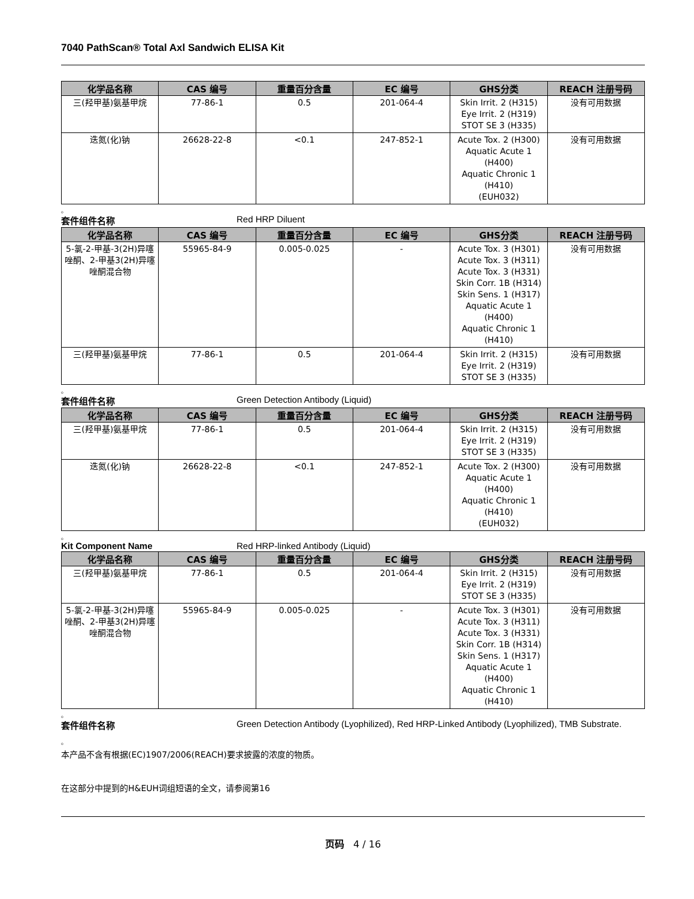7040 PathScan® Total Axl Sandwich ELISA Kit
| 化学品名称 | CAS 编号 | 重量百分含量 | EC 编号 | GHS分类 | REACH 注册号码 |
| --- | --- | --- | --- | --- | --- |
| 三(羟甲基)氨基甲烷 | 77-86-1 | 0.5 | 201-064-4 | Skin Irrit. 2 (H315) Eye Irrit. 2 (H319) STOT SE 3 (H335) | 没有可用数据 |
| 迭氮(化)钠 | 26628-22-8 | <0.1 | 247-852-1 | Acute Tox. 2 (H300) Aquatic Acute 1 (H400) Aquatic Chronic 1 (H410) (EUH032) | 没有可用数据 |
。
套件组件名称 Red HRP Diluent
| 化学品名称 | CAS 编号 | 重量百分含量 | EC 编号 | GHS分类 | REACH 注册号码 |
| --- | --- | --- | --- | --- | --- |
| 5-氯-2-甲基-3(2H)异噻唑酮、2-甲基3(2H)异噻唑酮混合物 | 55965-84-9 | 0.005-0.025 | - | Acute Tox. 3 (H301) Acute Tox. 3 (H311) Acute Tox. 3 (H331) Skin Corr. 1B (H314) Skin Sens. 1 (H317) Aquatic Acute 1 (H400) Aquatic Chronic 1 (H410) | 没有可用数据 |
| 三(羟甲基)氨基甲烷 | 77-86-1 | 0.5 | 201-064-4 | Skin Irrit. 2 (H315) Eye Irrit. 2 (H319) STOT SE 3 (H335) | 没有可用数据 |
。
套件组件名称 Green Detection Antibody (Liquid)
| 化学品名称 | CAS 编号 | 重量百分含量 | EC 编号 | GHS分类 | REACH 注册号码 |
| --- | --- | --- | --- | --- | --- |
| 三(羟甲基)氨基甲烷 | 77-86-1 | 0.5 | 201-064-4 | Skin Irrit. 2 (H315) Eye Irrit. 2 (H319) STOT SE 3 (H335) | 没有可用数据 |
| 迭氮(化)钠 | 26628-22-8 | <0.1 | 247-852-1 | Acute Tox. 2 (H300) Aquatic Acute 1 (H400) Aquatic Chronic 1 (H410) (EUH032) | 没有可用数据 |
。
Kit Component Name Red HRP-linked Antibody (Liquid)
| 化学品名称 | CAS 编号 | 重量百分含量 | EC 编号 | GHS分类 | REACH 注册号码 |
| --- | --- | --- | --- | --- | --- |
| 三(羟甲基)氨基甲烷 | 77-86-1 | 0.5 | 201-064-4 | Skin Irrit. 2 (H315) Eye Irrit. 2 (H319) STOT SE 3 (H335) | 没有可用数据 |
| 5-氯-2-甲基-3(2H)异噻唑酮、2-甲基3(2H)异噻唑酮混合物 | 55965-84-9 | 0.005-0.025 | - | Acute Tox. 3 (H301) Acute Tox. 3 (H311) Acute Tox. 3 (H331) Skin Corr. 1B (H314) Skin Sens. 1 (H317) Aquatic Acute 1 (H400) Aquatic Chronic 1 (H410) | 没有可用数据 |
。
套件组件名称 Green Detection Antibody (Lyophilized), Red HRP-Linked Antibody (Lyophilized), TMB Substrate.
。
本产品不含有根据(EC)1907/2006(REACH)要求披露的浓度的物质。
在这部分中提到的H&EUH词组短语的全文，请参阅第16
页码 4 / 16